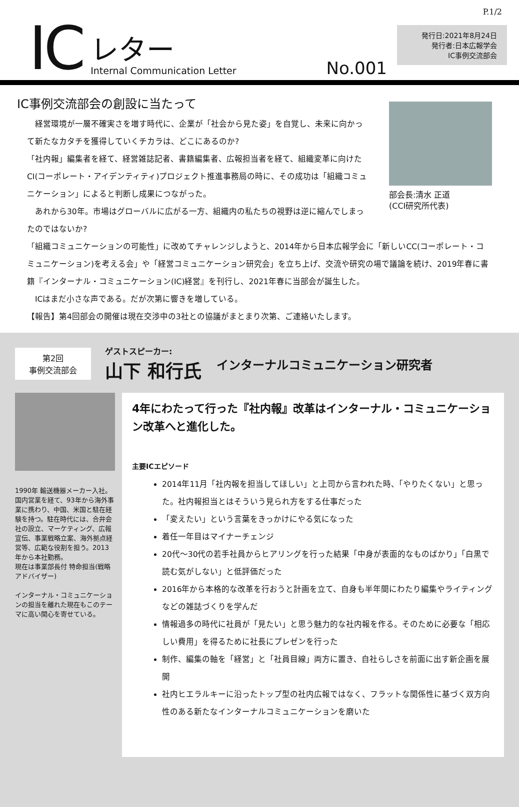P.1/2
IC
レター
Internal Communication Letter
No.001
発行日:2021年8月24日
発行者:日本広報学会
IC事例交流部会
IC事例交流部会の創設に当たって
部会長:清水 正道
(CCI研究所代表)
　経営環境が一層不確実さを増す時代に、企業が「社会から見た姿」を自覚し、未来に向かって新たなカタチを獲得していくチカラは、どこにあるのか?
「社内報」編集者を経て、経営雑誌記者、書籍編集者、広報担当者を経て、組織変革に向けたCI(コーポレート・アイデンティティ)プロジェクト推進事務局の時に、その成功は「組織コミュニケーション」によると判断し成果につながった。
　あれから30年。市場はグローバルに広がる一方、組織内の私たちの視野は逆に縮んでしまったのではないか?
「組織コミュニケーションの可能性」に改めてチャレンジしようと、2014年から日本広報学会に「新しいCC(コーポレート・コミュニケーション)を考える会」や「経営コミュニケーション研究会」を立ち上げ、交流や研究の場で議論を続け、2019年春に書籍『インターナル・コミュニケーション(IC)経営』を刊行し、2021年春に当部会が誕生した。
　ICはまだ小さな声である。だが次第に響きを増している。
【報告】第4回部会の開催は現在交渉中の3社との協議がまとまり次第、ご連絡いたします。
第2回
事例交流部会
ゲストスピーカー:
山下 和行氏
インターナルコミュニケーション研究者
1990年 輸送機器メーカー入社。国内営業を経て、93年から海外事業に携わり、中国、米国と駐在経験を持つ。駐在時代には、合弁会社の設立、マーケティング、広報宣伝、事業戦略立案、海外拠点経営等、広範な役割を担う。2013年から本社勤務。
現在は事業部長付 特命担当(戦略アドバイザー)
インターナル・コミュニケーションの担当を離れた現在もこのテーマに高い関心を寄せている。
4年にわたって行った『社内報』改革はインターナル・コミュニケーション改革へと進化した。
主要ICエピソード
2014年11月「社内報を担当してほしい」と上司から言われた時、「やりたくない」と思った。社内報担当とはそういう見られ方をする仕事だった
「変えたい」という言葉をきっかけにやる気になった
着任一年目はマイナーチェンジ
20代～30代の若手社員からヒアリングを行った結果「中身が表面的なものばかり」「白黒で読む気がしない」と低評価だった
2016年から本格的な改革を行おうと計画を立て、自身も半年間にわたり編集やライティングなどの雑誌づくりを学んだ
情報過多の時代に社員が「見たい」と思う魅力的な社内報を作る。そのために必要な「相応しい費用」を得るために社長にプレゼンを行った
制作、編集の軸を「経営」と「社員目線」両方に置き、自社らしさを前面に出す新企画を展開
社内ヒエラルキーに沿ったトップ型の社内広報ではなく、フラットな関係性に基づく双方向性のある新たなインターナルコミュニケーションを磨いた